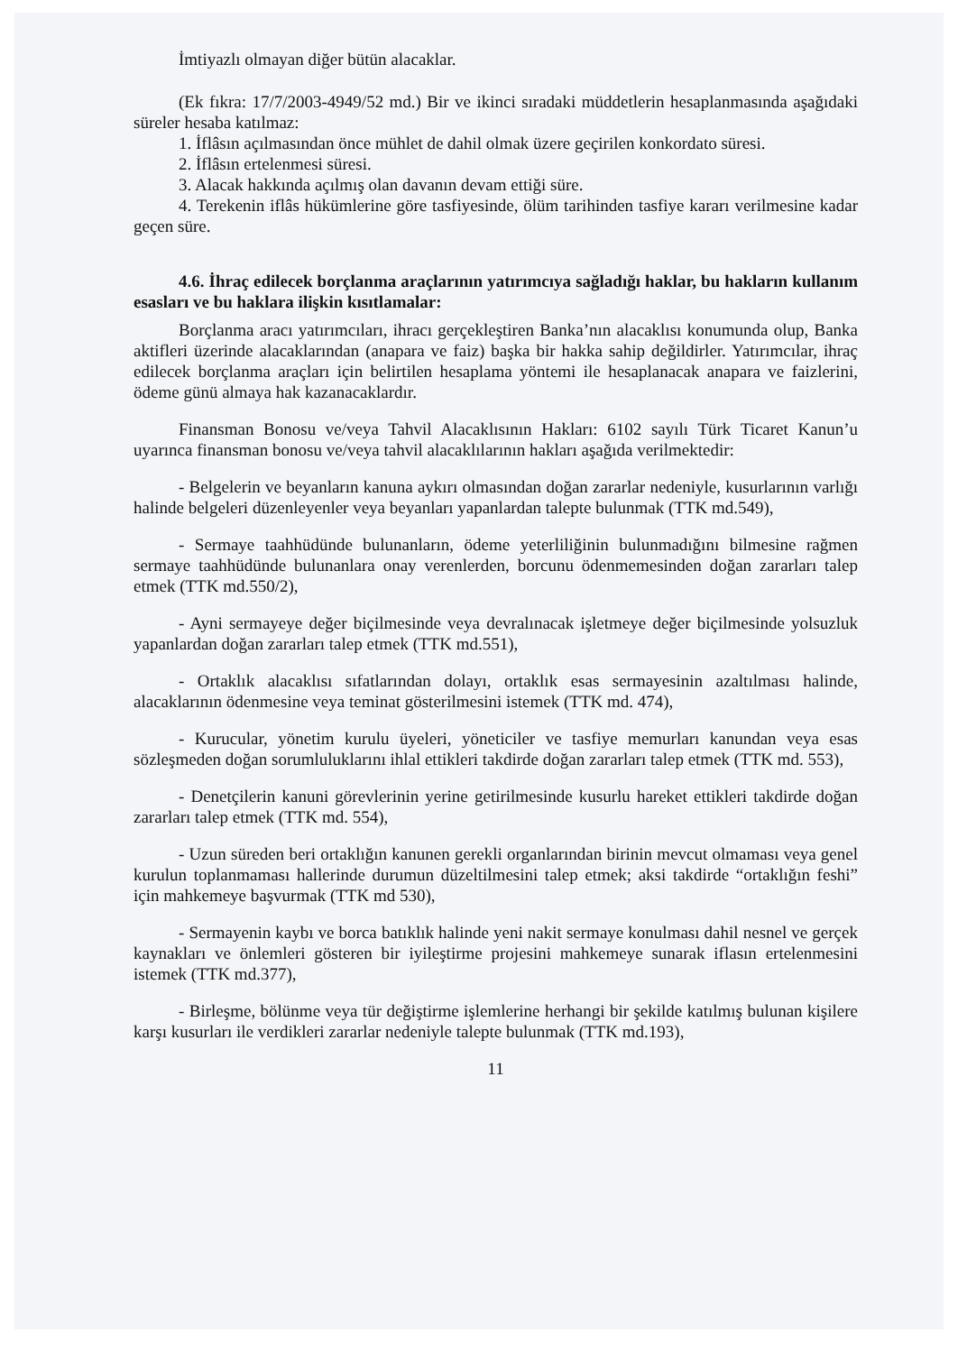İmtiyazlı olmayan diğer bütün alacaklar.
(Ek fıkra: 17/7/2003-4949/52 md.) Bir ve ikinci sıradaki müddetlerin hesaplanmasında aşağıdaki süreler hesaba katılmaz:
1. İflâsın açılmasından önce mühlet de dahil olmak üzere geçirilen konkordato süresi.
2. İflâsın ertelenmesi süresi.
3. Alacak hakkında açılmış olan davanın devam ettiği süre.
4. Terekenin iflâs hükümlerine göre tasfiyesinde, ölüm tarihinden tasfiye kararı verilmesine kadar geçen süre.
4.6. İhraç edilecek borçlanma araçlarının yatırımcıya sağladığı haklar, bu hakların kullanım esasları ve bu haklara ilişkin kısıtlamalar:
Borçlanma aracı yatırımcıları, ihracı gerçekleştiren Banka’nın alacaklısı konumunda olup, Banka aktifleri üzerinde alacaklarından (anapara ve faiz) başka bir hakka sahip değildirler. Yatırımcılar, ihraç edilecek borçlanma araçları için belirtilen hesaplama yöntemi ile hesaplanacak anapara ve faizlerini, ödeme günü almaya hak kazanacaklardır.
Finansman Bonosu ve/veya Tahvil Alacaklısının Hakları: 6102 sayılı Türk Ticaret Kanun’u uyarınca finansman bonosu ve/veya tahvil alacaklılarının hakları aşağıda verilmektedir:
- Belgelerin ve beyanların kanuna aykırı olmasından doğan zararlar nedeniyle, kusurlarının varlığı halinde belgeleri düzenleyenler veya beyanları yapanlardan talepte bulunmak (TTK md.549),
- Sermaye taahhüdünde bulunanların, ödeme yeterliliğinin bulunmadığını bilmesine rağmen sermaye taahhüdünde bulunanlara onay verenlerden, borcunu ödenmemesinden doğan zararları talep etmek (TTK md.550/2),
- Ayni sermayeye değer biçilmesinde veya devralınacak işletmeye değer biçilmesinde yolsuzluk yapanlardan doğan zararları talep etmek (TTK md.551),
- Ortaklık alacaklısı sıfatlarından dolayı, ortaklık esas sermayesinin azaltılması halinde, alacaklarının ödenmesine veya teminat gösterilmesini istemek (TTK md. 474),
- Kurucular, yönetim kurulu üyeleri, yöneticiler ve tasfiye memurları kanundan veya esas sözleşmeden doğan sorumluluklarını ihlal ettikleri takdirde doğan zararları talep etmek (TTK md. 553),
- Denetçilerin kanuni görevlerinin yerine getirilmesinde kusurlu hareket ettikleri takdirde doğan zararları talep etmek (TTK md. 554),
- Uzun süreden beri ortaklığın kanunen gerekli organlarından birinin mevcut olmaması veya genel kurulun toplanmaması hallerinde durumun düzeltilmesini talep etmek; aksi takdirde “ortaklığın feshi” için mahkemeye başvurmak (TTK md 530),
- Sermayenin kaybı ve borca batıklık halinde yeni nakit sermaye konulması dahil nesnel ve gerçek kaynakları ve önlemleri gösteren bir iyileştirme projesini mahkemeye sunarak iflasın ertelenmesini istemek (TTK md.377),
- Birleşme, bölünme veya tür değiştirme işlemlerine herhangi bir şekilde katılmış bulunan kişilere karşı kusurları ile verdikleri zararlar nedeniyle talepte bulunmak (TTK md.193),
11